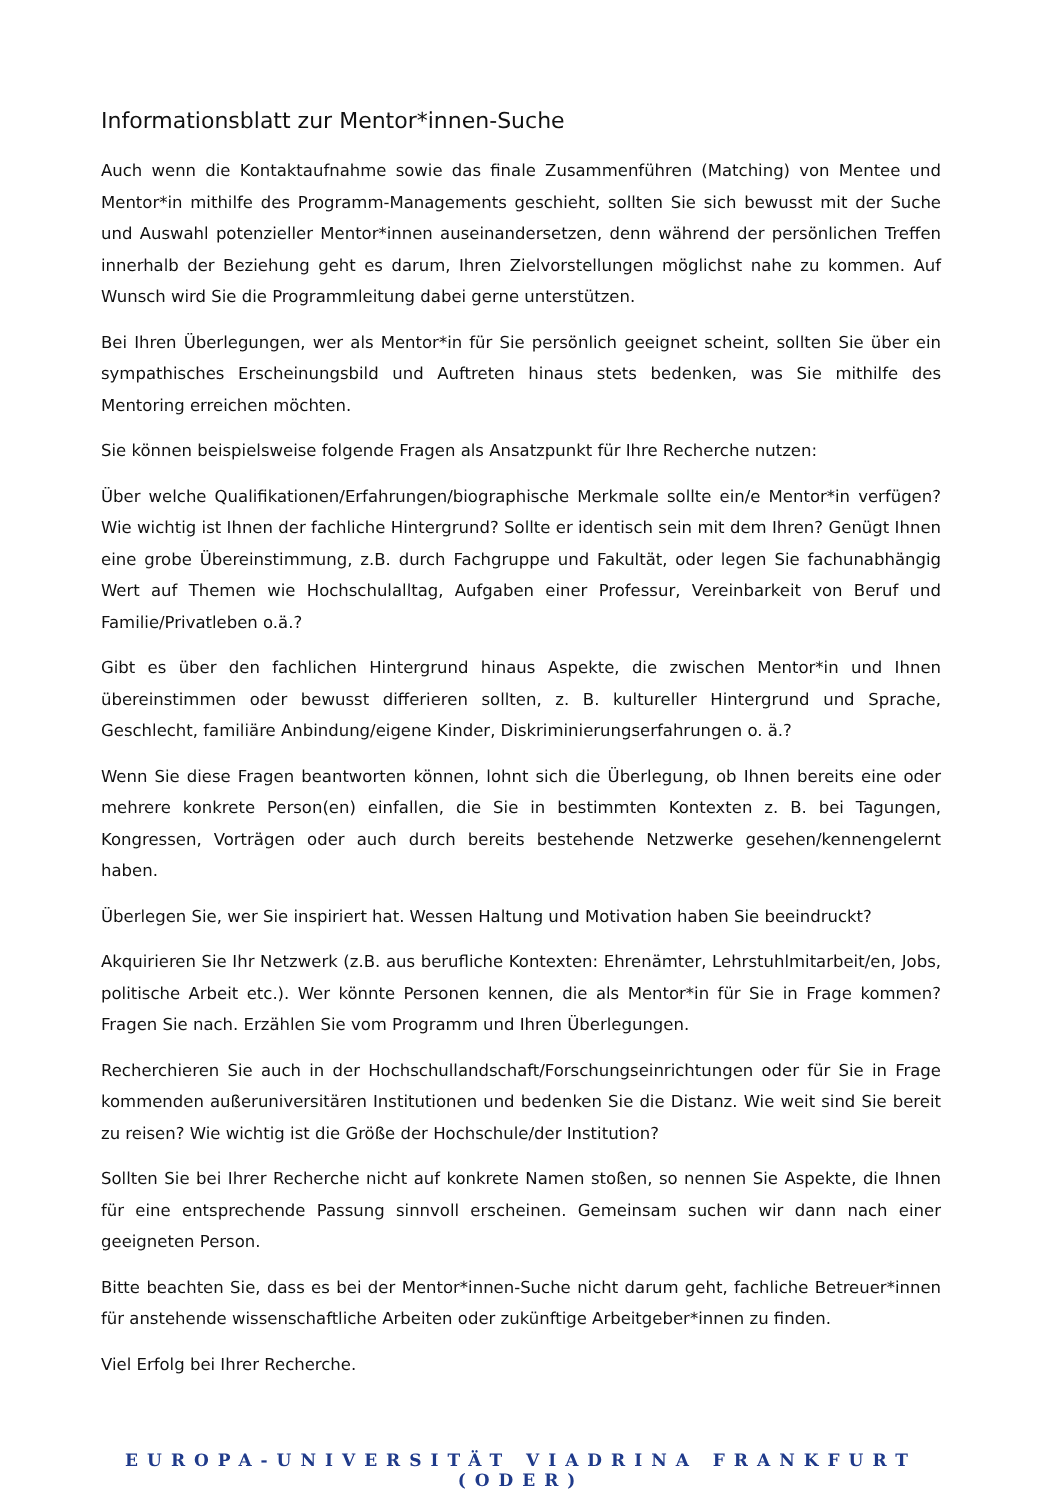Informationsblatt zur Mentor*innen-Suche
Auch wenn die Kontaktaufnahme sowie das finale Zusammenführen (Matching) von Mentee und Mentor*in mithilfe des Programm-Managements geschieht, sollten Sie sich bewusst mit der Suche und Auswahl potenzieller Mentor*innen auseinandersetzen, denn während der persönlichen Treffen innerhalb der Beziehung geht es darum, Ihren Zielvorstellungen möglichst nahe zu kommen. Auf Wunsch wird Sie die Programmleitung dabei gerne unterstützen.
Bei Ihren Überlegungen, wer als Mentor*in für Sie persönlich geeignet scheint, sollten Sie über ein sympathisches Erscheinungsbild und Auftreten hinaus stets bedenken, was Sie mithilfe des Mentoring erreichen möchten.
Sie können beispielsweise folgende Fragen als Ansatzpunkt für Ihre Recherche nutzen:
Über welche Qualifikationen/Erfahrungen/biographische Merkmale sollte ein/e Mentor*in verfügen? Wie wichtig ist Ihnen der fachliche Hintergrund? Sollte er identisch sein mit dem Ihren? Genügt Ihnen eine grobe Übereinstimmung, z.B. durch Fachgruppe und Fakultät, oder legen Sie fachunabhängig Wert auf Themen wie Hochschulalltag, Aufgaben einer Professur, Vereinbarkeit von Beruf und Familie/Privatleben o.ä.?
Gibt es über den fachlichen Hintergrund hinaus Aspekte, die zwischen Mentor*in und Ihnen übereinstimmen oder bewusst differieren sollten, z. B. kultureller Hintergrund und Sprache, Geschlecht, familiäre Anbindung/eigene Kinder, Diskriminierungserfahrungen o. ä.?
Wenn Sie diese Fragen beantworten können, lohnt sich die Überlegung, ob Ihnen bereits eine oder mehrere konkrete Person(en) einfallen, die Sie in bestimmten Kontexten z. B. bei Tagungen, Kongressen, Vorträgen oder auch durch bereits bestehende Netzwerke gesehen/kennengelernt haben.
Überlegen Sie, wer Sie inspiriert hat. Wessen Haltung und Motivation haben Sie beeindruckt?
Akquirieren Sie Ihr Netzwerk (z.B. aus berufliche Kontexten: Ehrenämter, Lehrstuhlmitarbeit/en, Jobs, politische Arbeit etc.). Wer könnte Personen kennen, die als Mentor*in für Sie in Frage kommen? Fragen Sie nach. Erzählen Sie vom Programm und Ihren Überlegungen.
Recherchieren Sie auch in der Hochschullandschaft/Forschungseinrichtungen oder für Sie in Frage kommenden außeruniversitären Institutionen und bedenken Sie die Distanz. Wie weit sind Sie bereit zu reisen? Wie wichtig ist die Größe der Hochschule/der Institution?
Sollten Sie bei Ihrer Recherche nicht auf konkrete Namen stoßen, so nennen Sie Aspekte, die Ihnen für eine entsprechende Passung sinnvoll erscheinen. Gemeinsam suchen wir dann nach einer geeigneten Person.
Bitte beachten Sie, dass es bei der Mentor*innen-Suche nicht darum geht, fachliche Betreuer*innen für anstehende wissenschaftliche Arbeiten oder zukünftige Arbeitgeber*innen zu finden.
Viel Erfolg bei Ihrer Recherche.
EUROPA-UNIVERSITÄT VIADRINA FRANKFURT (ODER)